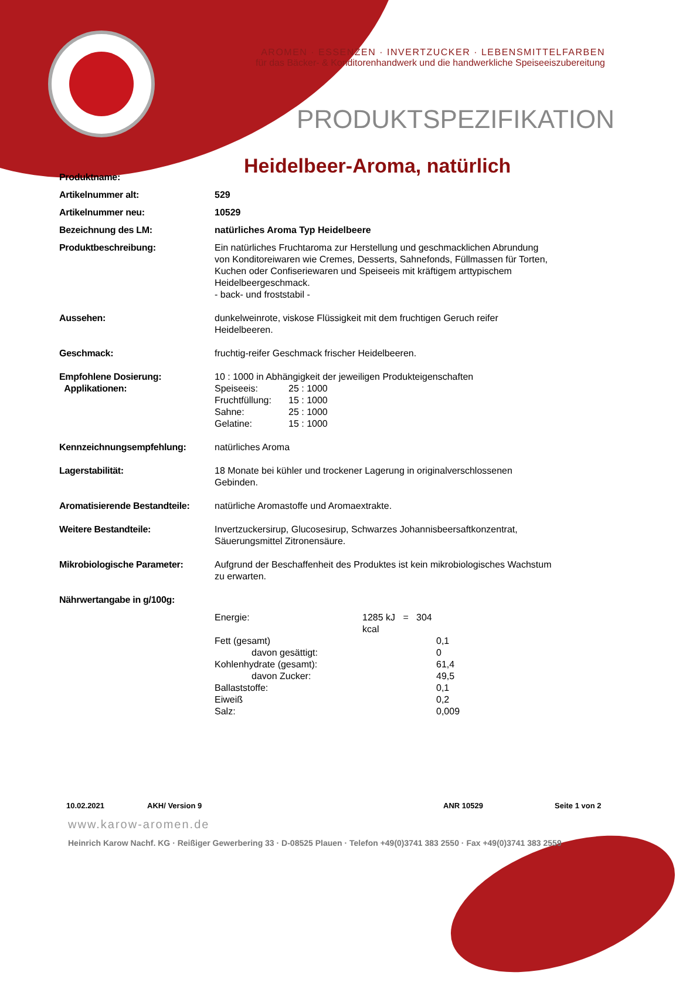AROMEN · ESSENZEN · INVERTZUCKER · LEBENSMITTELFARBEN
für das Bäcker- & Konditorenhandwerk und die handwerkliche Speiseeiszubereitung
PRODUKTSPEZIFIKATION
| Produktname: | Heidelbeer-Aroma, natürlich |
| Artikelnummer alt: | 529 |
| Artikelnummer neu: | 10529 |
| Bezeichnung des LM: | natürliches Aroma Typ Heidelbeere |
| Produktbeschreibung: | Ein natürliches Fruchtaroma zur Herstellung und geschmacklichen Abrundung von Konditoreiwaren wie Cremes, Desserts, Sahnefonds, Füllmassen für Torten, Kuchen oder Confiseriewaren und Speiseeis mit kräftigem arttypischem Heidelbeergeschmack. - back- und froststabil - |
| Aussehen: | dunkelweinrote, viskose Flüssigkeit mit dem fruchtigen Geruch reifer Heidelbeeren. |
| Geschmack: | fruchtig-reifer Geschmack frischer Heidelbeeren. |
| Empfohlene Dosierung: Applikationen: | 10 : 1000 in Abhängigkeit der jeweiligen Produkteigenschaften / Speiseeis: / 25 : 1000 / / Fruchtfüllung: / 15 : 1000 / / Sahne: / 25 : 1000 / / Gelatine: / 15 : 1000 / |
| Kennzeichnungsempfehlung: | natürliches Aroma |
| Lagerstabilität: | 18 Monate bei kühler und trockener Lagerung in originalverschlossenen Gebinden. |
| Aromatisierende Bestandteile: | natürliche Aromastoffe und Aromaextrakte. |
| Weitere Bestandteile: | Invertzuckersirup, Glucosesirup, Schwarzes Johannisbeersaftkonzentrat, Säuerungsmittel Zitronensäure. |
| Mikrobiologische Parameter: | Aufgrund der Beschaffenheit des Produktes ist kein mikrobiologisches Wachstum zu erwarten. |
| Nährwertangabe in g/100g: | |
| | / Energie: / 1285 kJ = 304 kcal / / / Fett (gesamt) / / 0,1 / / davon gesättigt: / / 0 / / Kohlenhydrate (gesamt): / / 61,4 / / davon Zucker: / / 49,5 / / Ballaststoffe: / / 0,1 / / Eiweiß / / 0,2 / / Salz: / / 0,009 / |
10.02.2021 AKH/ Version 9 ANR 10529 Seite 1 von 2
www.karow-aromen.de
Heinrich Karow Nachf. KG · Reißiger Gewerbering 33 · D-08525 Plauen · Telefon +49(0)3741 383 2550 · Fax +49(0)3741 383 2559